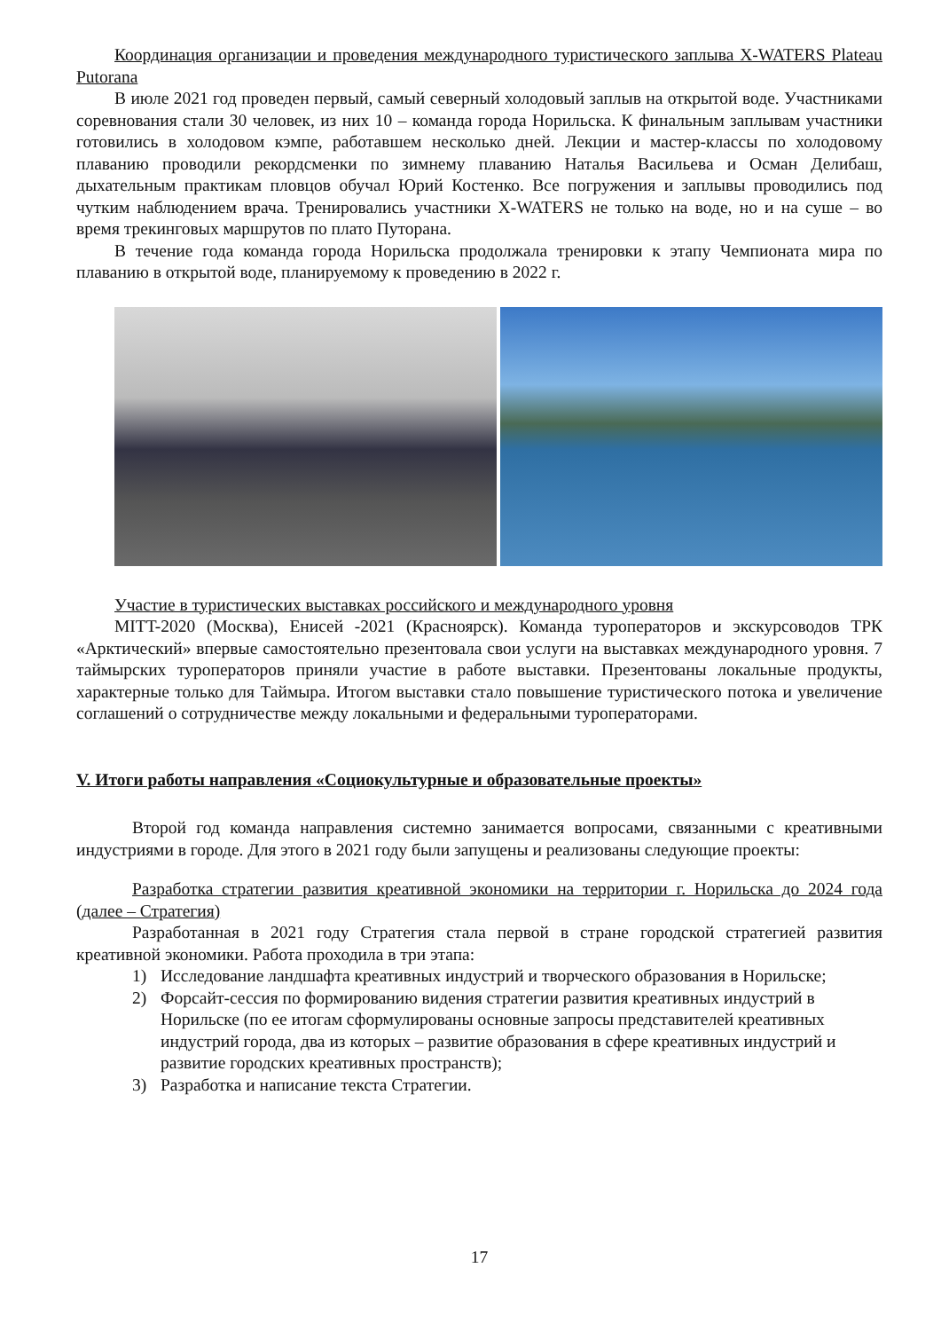Координация организации и проведения международного туристического заплыва X-WATERS Plateau Putorana
В июле 2021 год проведен первый, самый северный холодовый заплыв на открытой воде. Участниками соревнования стали 30 человек, из них 10 – команда города Норильска. К финальным заплывам участники готовились в холодовом кэмпе, работавшем несколько дней. Лекции и мастер-классы по холодовому плаванию проводили рекордсменки по зимнему плаванию Наталья Васильева и Осман Делибаш, дыхательным практикам пловцов обучал Юрий Костенко. Все погружения и заплывы проводились под чутким наблюдением врача. Тренировались участники X-WATERS не только на воде, но и на суше – во время трекинговых маршрутов по плато Путорана.
В течение года команда города Норильска продолжала тренировки к этапу Чемпионата мира по плаванию в открытой воде, планируемому к проведению в 2022 г.
Участие в туристических выставках российского и международного уровня
MITT-2020 (Москва), Енисей -2021 (Красноярск). Команда туроператоров и экскурсоводов ТРК «Арктический» впервые самостоятельно презентовала свои услуги на выставках международного уровня. 7 таймырских туроператоров приняли участие в работе выставки. Презентованы локальные продукты, характерные только для Таймыра. Итогом выставки стало повышение туристического потока и увеличение соглашений о сотрудничестве между локальными и федеральными туроператорами.
V. Итоги работы направления «Социокультурные и образовательные проекты»
Второй год команда направления системно занимается вопросами, связанными с креативными индустриями в городе. Для этого в 2021 году были запущены и реализованы следующие проекты:
Разработка стратегии развития креативной экономики на территории г. Норильска до 2024 года (далее – Стратегия)
Разработанная в 2021 году Стратегия стала первой в стране городской стратегией развития креативной экономики. Работа проходила в три этапа:
1) Исследование ландшафта креативных индустрий и творческого образования в Норильске;
2) Форсайт-сессия по формированию видения стратегии развития креативных индустрий в Норильске (по ее итогам сформулированы основные запросы представителей креативных индустрий города, два из которых – развитие образования в сфере креативных индустрий и развитие городских креативных пространств);
3) Разработка и написание текста Стратегии.
17